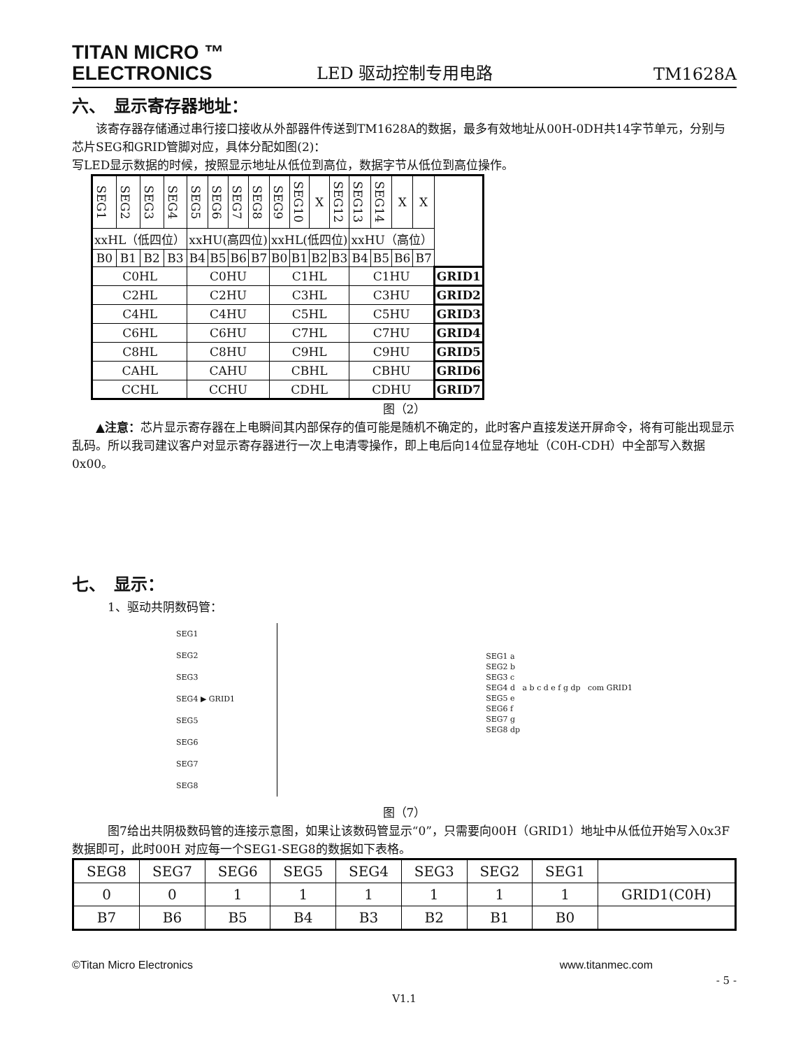TITAN MICRO ™
ELECTRONICS
LED 驱动控制专用电路
TM1628A
六、　显示寄存器地址：
　　该寄存器存储通过串行接口接收从外部器件传送到TM1628A的数据，最多有效地址从00H-0DH共14字节单元，分别与芯片SEG和GRID管脚对应，具体分配如图(2)：
写LED显示数据的时候，按照显示地址从低位到高位，数据字节从低位到高位操作。
| SEG1 | SEG2 | SEG3 | SEG4 | SEG5 | SEG6 | SEG7 | SEG8 | SEG9 | SEG10 | X | SEG12 | SEG13 | SEG14 | X | X | |
| xxHL（低四位） | | | | xxHU(高四位) | | | | xxHL(低四位) | | | | xxHU（高位） | | | | |
| B0 | B1 | B2 | B3 | B4 | B5 | B6 | B7 | B0 | B1 | B2 | B3 | B4 | B5 | B6 | B7 | |
| C0HL | | | | C0HU | | | | C1HL | | | | C1HU | | | | GRID1 |
| C2HL | | | | C2HU | | | | C3HL | | | | C3HU | | | | GRID2 |
| C4HL | | | | C4HU | | | | C5HL | | | | C5HU | | | | GRID3 |
| C6HL | | | | C6HU | | | | C7HL | | | | C7HU | | | | GRID4 |
| C8HL | | | | C8HU | | | | C9HL | | | | C9HU | | | | GRID5 |
| CAHL | | | | CAHU | | | | CBHL | | | | CBHU | | | | GRID6 |
| CCHL | | | | CCHU | | | | CDHL | | | | CDHU | | | | GRID7 |
图（2）
　　▲注意：芯片显示寄存器在上电瞬间其内部保存的值可能是随机不确定的，此时客户直接发送开屏命令，将有可能出现显示乱码。所以我司建议客户对显示寄存器进行一次上电清零操作，即上电后向14位显存地址（C0H-CDH）中全部写入数据0x00。
七、　显示：
　　　1、驱动共阴数码管：
SEG1
SEG2
SEG3
SEG4 ▶ GRID1
SEG5
SEG6
SEG7
SEG8
SEG1 a
SEG2 b
SEG3 c
SEG4 d a b c d e f g dp com GRID1
SEG5 e
SEG6 f
SEG7 g
SEG8 dp
图（7）
　　　图7给出共阴极数码管的连接示意图，如果让该数码管显示“0”，只需要向00H（GRID1）地址中从低位开始写入0x3F数据即可，此时00H 对应每一个SEG1-SEG8的数据如下表格。
| SEG8 | SEG7 | SEG6 | SEG5 | SEG4 | SEG3 | SEG2 | SEG1 | |
| 0 | 0 | 1 | 1 | 1 | 1 | 1 | 1 | GRID1(C0H) |
| B7 | B6 | B5 | B4 | B3 | B2 | B1 | B0 | |
©Titan Micro Electronics www.titanmec.com
- 5 -
V1.1